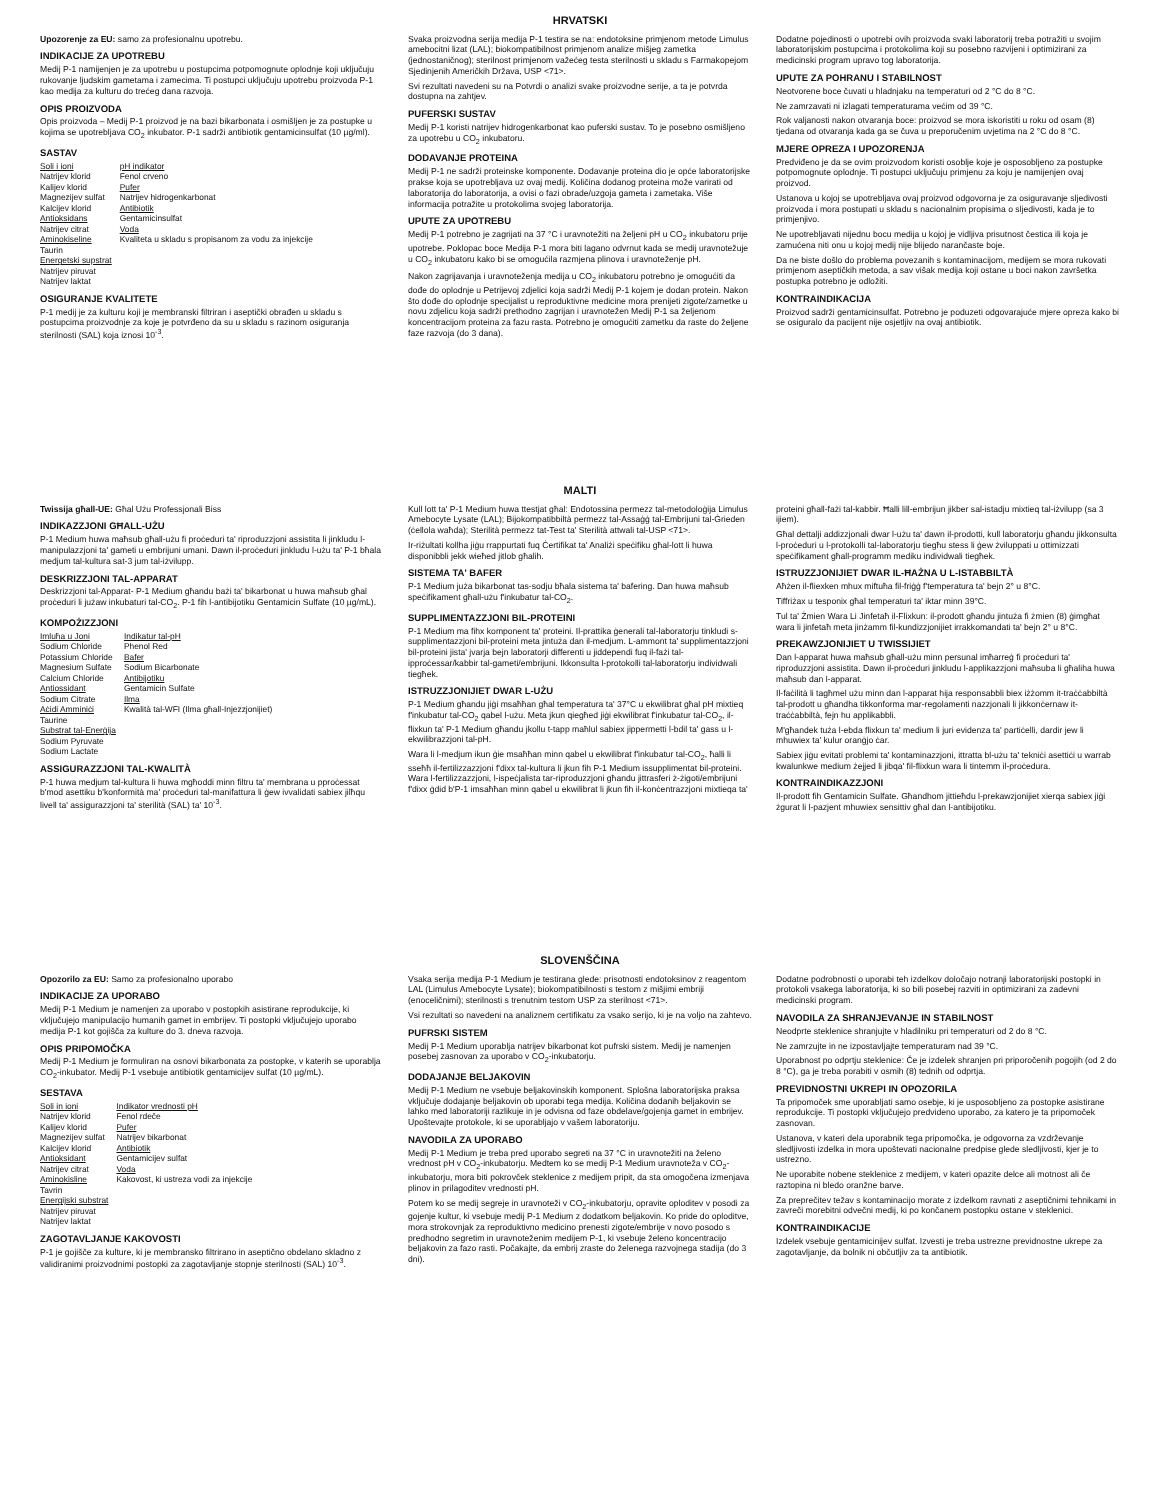HRVATSKI
Upozorenje za EU: samo za profesionalnu upotrebu.
INDIKACIJE ZA UPOTREBU
Medij P-1 namijenjen je za upotrebu u postupcima potpomognute oplodnje koji uključuju rukovanje ljudskim gametama i zamecima. Ti postupci uključuju upotrebu proizvoda P-1 kao medija za kulturu do trećeg dana razvoja.
OPIS PROIZVODA
Opis proizvoda – Medij P-1 proizvod je na bazi bikarbonata i osmišljen je za postupke u kojima se upotrebljava CO<sub>2</sub> inkubator. P-1 sadrži antibiotik gentamicinsulfat (10 µg/ml).
SASTAV
| Soli i ioni | pH indikator |
| --- | --- |
| Natrijev klorid | Fenol crveno |
| Kalijev klorid | Pufer |
| Magnezijev sulfat | Natrijev hidrogenkarbonat |
| Kalcijev klorid | Antibiotik |
| Antioksidans | Gentamicinsulfat |
| Natrijev citrat | Voda |
| Aminokiseline | Kvaliteta u skladu s propisanom za vodu za injekcije |
| Taurin | |
| Energetski supstrat | |
| Natrijev piruvat | |
| Natrijev laktat | |
OSIGURANJE KVALITETE
P-1 medij je za kulturu koji je membranski filtriran i aseptički obrađen u skladu s postupcima proizvodnje za koje je potvrđeno da su u skladu s razinom osiguranja sterilnosti (SAL) koja iznosi 10<sup>-3</sup>.
Svaka proizvodna serija medija P-1 testira se na: endotoksine primjenom metode Limulus amebocitni lizat (LAL); biokompatibilnost primjenom analize mišjeg zametka (jednostaničnog); sterilnost primjenom važećeg testa sterilnosti u skladu s Farmakopejom Sjedinjenih Američkih Država, USP <71>.
Svi rezultati navedeni su na Potvrdi o analizi svake proizvodne serije, a ta je potvrda dostupna na zahtjev.
PUFERSKI SUSTAV
Medij P-1 koristi natrijev hidrogenkarbonat kao puferski sustav. To je posebno osmišljeno za upotrebu u CO<sub>2</sub> inkubatoru.
DODAVANJE PROTEINA
Medij P-1 ne sadrži proteinske komponente. Dodavanje proteina dio je opće laboratorijske prakse koja se upotrebljava uz ovaj medij. Količina dodanog proteina može varirati od laboratorija do laboratorija, a ovisi o fazi obrade/uzgoja gameta i zametaka. Više informacija potražite u protokolima svojeg laboratorija.
UPUTE ZA UPOTREBU
Medij P-1 potrebno je zagrijati na 37 °C i uravnotežiti na željeni pH u CO<sub>2</sub> inkubatoru prije upotrebe. Poklopac boce Medija P-1 mora biti lagano odvrnut kada se medij uravnotežuje u CO<sub>2</sub> inkubatoru kako bi se omogućila razmjena plinova i uravnoteženje pH.
Nakon zagrijavanja i uravnoteženja medija u CO<sub>2</sub> inkubatoru potrebno je omogućiti da dođe do oplodnje u Petrijevoj zdjelici koja sadrži Medij P-1 kojem je dodan protein. Nakon što dođe do oplodnje specijalist u reproduktivne medicine mora prenijeti zigote/zametke u novu zdjelicu koja sadrži prethodno zagrijan i uravnotežen Medij P-1 sa željenom koncentracijom proteina za fazu rasta. Potrebno je omogućiti zametku da raste do željene faze razvoja (do 3 dana).
Dodatne pojedinosti o upotrebi ovih proizvoda svaki laboratorij treba potražiti u svojim laboratorijskim postupcima i protokolima koji su posebno razvijeni i optimizirani za medicinski program upravo tog laboratorija.
UPUTE ZA POHRANU I STABILNOST
Neotvorene boce čuvati u hladnjaku na temperaturi od 2 °C do 8 °C.
Ne zamrzavati ni izlagati temperaturama većim od 39 °C.
Rok valjanosti nakon otvaranja boce: proizvod se mora iskoristiti u roku od osam (8) tjedana od otvaranja kada ga se čuva u preporučenim uvjetima na 2 °C do 8 °C.
MJERE OPREZA I UPOZORENJA
Predviđeno je da se ovim proizvodom koristi osoblje koje je osposobljeno za postupke potpomognute oplodnje. Ti postupci uključuju primjenu za koju je namijenjen ovaj proizvod.
Ustanova u kojoj se upotrebljava ovaj proizvod odgovorna je za osiguravanje sljedivosti proizvoda i mora postupati u skladu s nacionalnim propisima o sljedivosti, kada je to primjenjivo.
Ne upotrebljavati nijednu bocu medija u kojoj je vidljiva prisutnost čestica ili koja je zamućena niti onu u kojoj medij nije blijedo narančaste boje.
Da ne biste došlo do problema povezanih s kontaminacijom, medijem se mora rukovati primjenom aseptičkih metoda, a sav višak medija koji ostane u boci nakon završetka postupka potrebno je odložiti.
KONTRAINDIKACIJA
Proizvod sadrži gentamicinsulfat. Potrebno je poduzeti odgovarajuće mjere opreza kako bi se osiguralo da pacijent nije osjetljiv na ovaj antibiotik.
MALTI
Twissija għall-UE: Għal Użu Professjonali Biss
INDIKAZZJONI GĦALL-UŻU
P-1 Medium huwa maħsub għall-użu fi proċeduri ta' riproduzzjoni assistita li jinkludu l-manipulazzjoni ta' gameti u embrijuni umani. Dawn il-proċeduri jinkludu l-użu ta' P-1 bħala medjum tal-kultura sat-3 jum tal-iżvilupp.
DESKRIZZJONI TAL-APPARAT
Deskrizzjoni tal-Apparat- P-1 Medium għandu bażi ta' bikarbonat u huwa maħsub għal proċeduri li jużaw inkubaturi tal-CO<sub>2</sub>. P-1 fih l-antibijotiku Gentamicin Sulfate (10 µg/mL).
KOMPOŻIZZJONI
| Imluħa u Joni | Indikatur tal-pH |
| --- | --- |
| Sodium Chloride | Phenol Red |
| Potassium Chloride | Bafer |
| Magnesium Sulfate | Sodium Bicarbonate |
| Calcium Chloride | Antibijotiku |
| Antiossidant | Gentamicin Sulfate |
| Sodium Citrate | Ilma |
| Aċidi Amminiċi | Kwalità tal-WFI (Ilma għall-Injezzjonijiet) |
| Taurine | |
| Substrat tal-Enerġija | |
| Sodium Pyruvate | |
| Sodium Lactate | |
ASSIGURAZZJONI TAL-KWALITÀ
P-1 huwa medjum tal-kultura li huwa mgħoddi minn filtru ta' membrana u pproċessat b'mod asettiku b'konformità ma' proċeduri tal-manifattura li ġew ivvalidati sabiex jilħqu livell ta' assigurazzjoni ta' sterilità (SAL) ta' 10<sup>-3</sup>.
Kull lott ta' P-1 Medium huwa ttestjat għal: Endotossina permezz tal-metodoloġija Limulus Amebocyte Lysate (LAL); Bijokompatibbiltà permezz tal-Assaġġ tal-Embrijuni tal-Ġrieden (ċellola waħda); Sterilità permezz tat-Test ta' Sterilità attwali tal-USP <71>.
Ir-riżultati kollha jiġu rrappurtati fuq Ċertifikat ta' Analiżi speċifiku għal-lott li huwa disponibbli jekk wieħed jitlob għalih.
SISTEMA TA' BAFER
P-1 Medium juża bikarbonat tas-sodju bħala sistema ta' bafering. Dan huwa maħsub speċifikament għall-użu f'inkubatur tal-CO<sub>2</sub>.
SUPPLIMENTAZZJONI BIL-PROTEINI
P-1 Medium ma fihx komponent ta' proteini. Il-prattika ġenerali tal-laboratorju tinkludi s-supplimentazzjoni bil-proteini meta jintuża dan il-medjum. L-ammont ta' supplimentazzjoni bil-proteini jista' jvarja bejn laboratorji differenti u jiddependi fuq il-fażi tal-ipproċessar/kabbir tal-gameti/embrijuni. Ikkonsulta l-protokolli tal-laboratorju individwali tiegħek.
ISTRUZZJONIJIET DWAR L-UŻU
P-1 Medium għandu jiġi msaħħan għal temperatura ta' 37°C u ekwilibrat għal pH mixtieq f'inkubatur tal-CO<sub>2</sub> qabel l-użu. Meta jkun qiegħed jiġi ekwilibrat f'inkubatur tal-CO<sub>2</sub>, il-flixkun ta' P-1 Medium għandu jkollu t-tapp maħlul sabiex jippermetti l-bdil ta' gass u l-ekwilibrazzjoni tal-pH.
Wara li l-medjum ikun ġie msaħħan minn qabel u ekwilibrat f'inkubatur tal-CO<sub>2</sub>, ħalli li sseħħ il-fertilizzazzjoni f'dixx tal-kultura li jkun fih P-1 Medium issupplimentat bil-proteini. Wara l-fertilizzazzjoni, l-ispeċjalista tar-riproduzzjoni għandu jittrasferi ż-żigoti/embrijuni f'dixx ġdid b'P-1 imsaħħan minn qabel u ekwilibrat li jkun fih il-konċentrazzjoni mixtieqa ta' proteini għall-fażi tal-kabbir. Ħalli lill-embrijun jikber sal-istadju mixtieq tal-iżvilupp (sa 3 ijiem).
Għal dettalji addizzjonali dwar l-użu ta' dawn il-prodotti, kull laboratorju għandu jikkonsulta l-proċeduri u l-protokolli tal-laboratorju tiegħu stess li ġew żviluppati u ottimizzati speċifikament għall-programm mediku individwali tiegħek.
ISTRUZZJONIJIET DWAR IL-ĦAŻNA U L-ISTABBILTÀ
Aħżen il-fliexken mhux miftuħa fil-friġġ f'temperatura ta' bejn 2° u 8°C.
Tiffriżax u tesponix għal temperaturi ta' iktar minn 39°C.
Tul ta' Żmien Wara Li Jinfetaħ il-Flixkun: il-prodott għandu jintuża fi żmien (8) ġimgħat wara li jinfetaħ meta jinżamm fil-kundizzjonijiet irrakkomandati ta' bejn 2° u 8°C.
PREKAWZJONIJIET U TWISSIJIET
Dan l-apparat huwa maħsub għall-użu minn persunal imħarreġ fi proċeduri ta' riproduzzjoni assistita. Dawn il-proċeduri jinkludu l-applikazzjoni maħsuba li għaliha huwa maħsub dan l-apparat.
Il-faċilità li tagħmel użu minn dan l-apparat hija responsabbli biex iżżomm it-traċċabbiltà tal-prodott u għandha tikkonforma mar-regolamenti nazzjonali li jikkonċernaw it-traċċabbiltà, fejn hu applikabbli.
M'għandek tuża l-ebda flixkun ta' medium li juri evidenza ta' partiċelli, dardir jew li mhuwiex ta' kulur oranġjo ċar.
Sabiex jiġu evitati problemi ta' kontaminazzjoni, ittratta bl-użu ta' tekniċi asettiċi u warrab kwalunkwe medium żejjed li jibqa' fil-flixkun wara li tintemm il-proċedura.
KONTRAINDIKAZZJONI
Il-prodott fih Gentamicin Sulfate. Għandhom jittieħdu l-prekawzjonijiet xierqa sabiex jiġi żgurat li l-pazjent mhuwiex sensittiv għal dan l-antibijotiku.
SLOVENŠČINA
Opozorilo za EU: Samo za profesionalno uporabo
INDIKACIJE ZA UPORABO
Medij P-1 Medium je namenjen za uporabo v postopkih asistirane reprodukcije, ki vključujejo manipulacijo humanih gamet in embrijev. Ti postopki vključujejo uporabo medija P-1 kot gojišča za kulture do 3. dneva razvoja.
OPIS PRIPOMOČKA
Medij P-1 Medium je formuliran na osnovi bikarbonata za postopke, v katerih se uporablja CO<sub>2</sub>-inkubator. Medij P-1 vsebuje antibiotik gentamicijev sulfat (10 µg/mL).
SESTAVA
| Soli in ioni | Indikator vrednosti pH |
| --- | --- |
| Natrijev klorid | Fenol rdeče |
| Kalijev klorid | Pufer |
| Magnezijev sulfat | Natrijev bikarbonat |
| Kalcijev klorid | Antibiotik |
| Antioksidant | Gentamicijev sulfat |
| Natrijev citrat | Voda |
| Aminokisline | Kakovost, ki ustreza vodi za injekcije |
| Tavrin | |
| Energijski substrat | |
| Natrijev piruvat | |
| Natrijev laktat | |
ZAGOTAVLJANJE KAKOVOSTI
P-1 je gojišče za kulture, ki je membransko filtrirano in aseptično obdelano skladno z validiranimi proizvodnimi postopki za zagotavljanje stopnje sterilnosti (SAL) 10<sup>-3</sup>.
Vsaka serija medija P-1 Medium je testirana glede: prisotnosti endotoksinov z reagentom LAL (Limulus Amebocyte Lysate); biokompatibilnosti s testom z mišjimi embriji (enoceličnimi); sterilnosti s trenutnim testom USP za sterilnost <71>.
Vsi rezultati so navedeni na analiznem certifikatu za vsako serijo, ki je na voljo na zahtevo.
PUFRSKI SISTEM
Medij P-1 Medium uporablja natrijev bikarbonat kot pufrski sistem. Medij je namenjen posebej zasnovan za uporabo v CO<sub>2</sub>-inkubatorju.
DODAJANJE BELJAKOVIN
Medij P-1 Medium ne vsebuje beljakovinskih komponent. Splošna laboratorijska praksa vključuje dodajanje beljakovin ob uporabi tega medija. Količina dodanih beljakovin se lahko med laboratoriji razlikuje in je odvisna od faze obdelave/gojenja gamet in embrijev. Upoštevajte protokole, ki se uporabljajo v vašem laboratoriju.
NAVODILA ZA UPORABO
Medij P-1 Medium je treba pred uporabo segreti na 37 °C in uravnotežiti na želeno vrednost pH v CO<sub>2</sub>-inkubatorju. Medtem ko se medij P-1 Medium uravnoteža v CO<sub>2</sub>-inkubatorju, mora biti pokrovček steklenice z medijem pripit, da sta omogočena izmenjava plinov in prilagoditev vrednosti pH.
Potem ko se medij segreje in uravnoteži v CO<sub>2</sub>-inkubatorju, opravite oploditev v posodi za gojenje kultur, ki vsebuje medij P-1 Medium z dodatkom beljakovin. Ko pride do oploditve, mora strokovnjak za reproduktivno medicino prenesti zigote/embrije v novo posodo s predhodno segretim in uravnoteženim medijem P-1, ki vsebuje želeno koncentracijo beljakovin za fazo rasti. Počakajte, da embrij zraste do želenega razvojnega stadija (do 3 dni).
Dodatne podrobnosti o uporabi teh izdelkov določajo notranji laboratorijski postopki in protokoli vsakega laboratorija, ki so bili posebej razviti in optimizirani za zadevni medicinski program.
NAVODILA ZA SHRANJEVANJE IN STABILNOST
Neodprte steklenice shranjujte v hladilniku pri temperaturi od 2 do 8 °C.
Ne zamrzujte in ne izpostavljajte temperaturam nad 39 °C.
Uporabnost po odprtju steklenice: Če je izdelek shranjen pri priporočenih pogojih (od 2 do 8 °C), ga je treba porabiti v osmih (8) tednih od odprtja.
PREVIDNOSTNI UKREPI IN OPOZORILA
Ta pripomoček sme uporabljati samo osebje, ki je usposobljeno za postopke asistirane reprodukcije. Ti postopki vključujejo predvideno uporabo, za katero je ta pripomoček zasnovan.
Ustanova, v kateri dela uporabnik tega pripomočka, je odgovorna za vzdrževanje sledljivosti izdelka in mora upoštevati nacionalne predpise glede sledljivosti, kjer je to ustrezno.
Ne uporabite nobene steklenice z medijem, v kateri opazite delce ali motnost ali če raztopina ni bledo oranžne barve.
Za preprečitev težav s kontaminacijo morate z izdelkom ravnati z aseptičnimi tehnikami in zavreči morebitni odvečni medij, ki po končanem postopku ostane v steklenici.
KONTRAINDIKACIJE
Izdelek vsebuje gentamicinijev sulfat. Izvesti je treba ustrezne previdnostne ukrepe za zagotavljanje, da bolnik ni občutljiv za ta antibiotik.